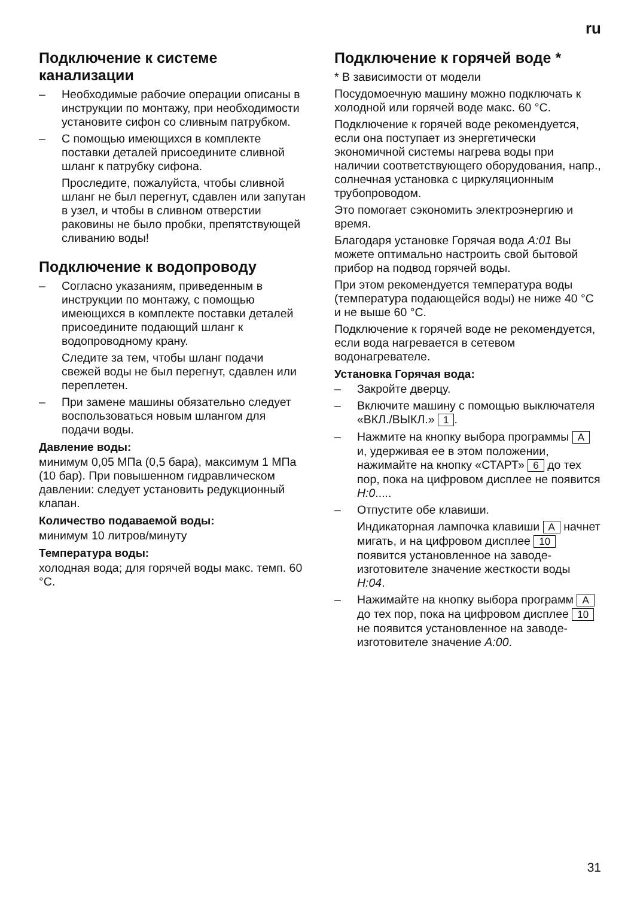ru
Подключение к системе канализации
– Необходимые рабочие операции описаны в инструкции по монтажу, при необходимости установите сифон со сливным патрубком.
– С помощью имеющихся в комплекте поставки деталей присоедините сливной шланг к патрубку сифона.
Проследите, пожалуйста, чтобы сливной шланг не был перегнут, сдавлен или запутан в узел, и чтобы в сливном отверстии раковины не было пробки, препятствующей сливанию воды!
Подключение к водопроводу
– Согласно указаниям, приведенным в инструкции по монтажу, с помощью имеющихся в комплекте поставки деталей присоедините подающий шланг к водопроводному крану.
Следите за тем, чтобы шланг подачи свежей воды не был перегнут, сдавлен или переплетен.
– При замене машины обязательно следует воспользоваться новым шлангом для подачи воды.
Давление воды:
минимум 0,05 МПа (0,5 бара), максимум 1 МПа (10 бар). При повышенном гидравлическом давлении: следует установить редукционный клапан.
Количество подаваемой воды:
минимум 10 литров/минуту
Температура воды:
холодная вода; для горячей воды макс. темп. 60 °C.
Подключение к горячей воде *
* В зависимости от модели
Посудомоечную машину можно подключать к холодной или горячей воде макс. 60 °C.
Подключение к горячей воде рекомендуется, если она поступает из энергетически экономичной системы нагрева воды при наличии соответствующего оборудования, напр., солнечная установка с циркуляционным трубопроводом.
Это помогает сэкономить электроэнергию и время.
Благодаря установке Горячая вода A:01 Вы можете оптимально настроить свой бытовой прибор на подвод горячей воды.
При этом рекомендуется температура воды (температура подающейся воды) не ниже 40 °C и не выше 60 °C.
Подключение к горячей воде не рекомендуется, если вода нагревается в сетевом водонагревателе.
Установка Горячая вода:
– Закройте дверцу.
– Включите машину с помощью выключателя «ВКЛ./ВЫКЛ.» 1.
– Нажмите на кнопку выбора программы A и, удерживая ее в этом положении, нажимайте на кнопку «СТАРТ» 6 до тех пор, пока на цифровом дисплее не появится H:0.....
– Отпустите обе клавиши.
Индикаторная лампочка клавиши A начнет мигать, и на цифровом дисплее 10 появится установленное на заводе-изготовителе значение жесткости воды H:04.
– Нажимайте на кнопку выбора программ A до тех пор, пока на цифровом дисплее 10 не появится установленное на заводе-изготовителе значение A:00.
31